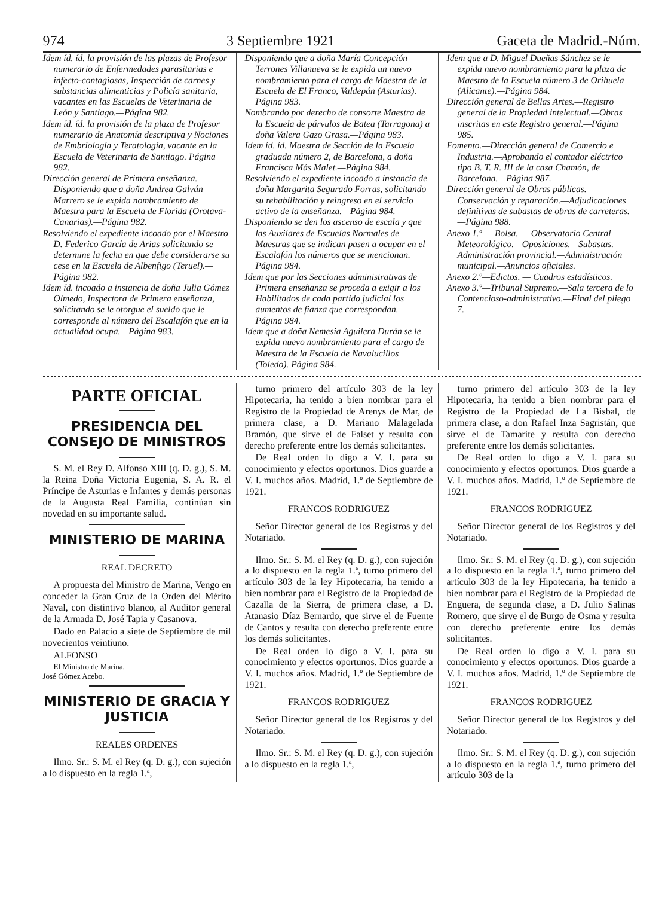974 3 Septiembre 1921 Gaceta de Madrid.-Núm.
Idem íd. íd. la provisión de las plazas de Profesor numerario de Enfermedades parasitarias e infecto-contagiosas, Inspección de carnes y substancias alimenticias y Policía sanitaria, vacantes en las Escuelas de Veterinaria de León y Santiago.—Página 982.
Idem íd. íd. la provisión de la plaza de Profesor numerario de Anatomía descriptiva y Nociones de Embriología y Teratología, vacante en la Escuela de Veterinaria de Santiago. Página 982.
Dirección general de Primera enseñanza.—Disponiendo que a doña Andrea Galván Marrero se le expida nombramiento de Maestra para la Escuela de Florida (Orotava-Canarias).—Página 982.
Resolviendo el expediente incoado por el Maestro D. Federico García de Arias solicitando se determine la fecha en que debe considerarse su cese en la Escuela de Albenfigo (Teruel).—Página 982.
Idem íd. incoado a instancia de doña Julia Gómez Olmedo, Inspectora de Primera enseñanza, solicitando se le otorgue el sueldo que le corresponde al número del Escalafón que en la actualidad ocupa.—Página 983.
Disponiendo que a doña María Concepción Terrones Villanueva se le expida un nuevo nombramiento para el cargo de Maestra de la Escuela de El Franco, Valdepán (Asturias). Página 983.
Nombrando por derecho de consorte Maestra de la Escuela de párvulos de Batea (Tarragona) a doña Valera Gazo Grasa.—Página 983.
Idem íd. íd. Maestra de Sección de la Escuela graduada número 2, de Barcelona, a doña Francisca Más Malet.—Página 984.
Resolviendo el expediente incoado a instancia de doña Margarita Segurado Forras, solicitando su rehabilitación y reingreso en el servicio activo de la enseñanza.—Página 984.
Disponiendo se den los ascenso de escala y que las Auxilares de Escuelas Normales de Maestras que se indican pasen a ocupar en el Escalafón los números que se mencionan. Página 984.
Idem que por las Secciones administrativas de Primera enseñanza se proceda a exigir a los Habilitados de cada partido judicial los aumentos de fianza que correspondan.—Página 984.
Idem que a doña Nemesia Aguilera Durán se le expida nuevo nombramiento para el cargo de Maestra de la Escuela de Navalucillos (Toledo). Página 984.
Idem que a D. Miguel Dueñas Sánchez se le expida nuevo nombramiento para la plaza de Maestro de la Escuela número 3 de Orihuela (Alicante).—Página 984.
Dirección general de Bellas Artes.—Registro general de la Propiedad intelectual.—Obras inscritas en este Registro general.—Página 985.
Fomento.—Dirección general de Comercio e Industria.—Aprobando el contador eléctrico tipo B. T. R. III de la casa Chamón, de Barcelona.—Página 987.
Dirección general de Obras públicas.—Conservación y reparación.—Adjudicaciones definitivas de subastas de obras de carreteras.—Página 988.
Anexo 1.º — Bolsa. — Observatorio Central Meteorológico.—Oposiciones.—Subastas. — Administración provincial.—Administración municipal.—Anuncios oficiales.
Anexo 2.º—Edictos. — Cuadros estadísticos.
Anexo 3.º—Tribunal Supremo.—Sala tercera de lo Contencioso-administrativo.—Final del pliego 7.
PARTE OFICIAL
PRESIDENCIA DEL CONSEJO DE MINISTROS
S. M. el Rey D. Alfonso XIII (q. D. g.), S. M. la Reina Doña Victoria Eugenia, S. A. R. el Príncipe de Asturias e Infantes y demás personas de la Augusta Real Familia, continúan sin novedad en su importante salud.
MINISTERIO DE MARINA
REAL DECRETO
A propuesta del Ministro de Marina, Vengo en conceder la Gran Cruz de la Orden del Mérito Naval, con distintivo blanco, al Auditor general de la Armada D. José Tapia y Casanova.
Dado en Palacio a siete de Septiembre de mil novecientos veintiuno.
ALFONSO
El Ministro de Marina,
José Gómez Acebo.
MINISTERIO DE GRACIA Y JUSTICIA
REALES ORDENES
Ilmo. Sr.: S. M. el Rey (q. D. g.), con sujeción a lo dispuesto en la regla 1.ª,
turno primero del artículo 303 de la ley Hipotecaria, ha tenido a bien nombrar para el Registro de la Propiedad de Arenys de Mar, de primera clase, a D. Mariano Malagelada Bramón, que sirve el de Falset y resulta con derecho preferente entre los demás solicitantes.
De Real orden lo digo a V. I. para su conocimiento y efectos oportunos. Dios guarde a V. I. muchos años. Madrid, 1.º de Septiembre de 1921.
FRANCOS RODRIGUEZ
Señor Director general de los Registros y del Notariado.
Ilmo. Sr.: S. M. el Rey (q. D. g.), con sujeción a lo dispuesto en la regla 1.ª, turno primero del artículo 303 de la ley Hipotecaria, ha tenido a bien nombrar para el Registro de la Propiedad de Cazalla de la Sierra, de primera clase, a D. Atanasio Díaz Bernardo, que sirve el de Fuente de Cantos y resulta con derecho preferente entre los demás solicitantes.
De Real orden lo digo a V. I. para su conocimiento y efectos oportunos. Dios guarde a V. I. muchos años. Madrid, 1.º de Septiembre de 1921.
FRANCOS RODRIGUEZ
Señor Director general de los Registros y del Notariado.
Ilmo. Sr.: S. M. el Rey (q. D. g.), con sujeción a lo dispuesto en la regla 1.ª,
turno primero del artículo 303 de la ley Hipotecaria, ha tenido a bien nombrar para el Registro de la Propiedad de La Bisbal, de primera clase, a don Rafael Inza Sagristán, que sirve el de Tamarite y resulta con derecho preferente entre los demás solicitantes.
De Real orden lo digo a V. I. para su conocimiento y efectos oportunos. Dios guarde a V. I. muchos años. Madrid, 1.º de Septiembre de 1921.
FRANCOS RODRIGUEZ
Señor Director general de los Registros y del Notariado.
Ilmo. Sr.: S. M. el Rey (q. D. g.), con sujeción a lo dispuesto en la regla 1.ª, turno primero del artículo 303 de la ley Hipotecaria, ha tenido a bien nombrar para el Registro de la Propiedad de Enguera, de segunda clase, a D. Julio Salinas Romero, que sirve el de Burgo de Osma y resulta con derecho preferente entre los demás solicitantes.
De Real orden lo digo a V. I. para su conocimiento y efectos oportunos. Dios guarde a V. I. muchos años. Madrid, 1.º de Septiembre de 1921.
FRANCOS RODRIGUEZ
Señor Director general de los Registros y del Notariado.
Ilmo. Sr.: S. M. el Rey (q. D. g.), con sujeción a lo dispuesto en la regla 1.ª, turno primero del artículo 303 de la